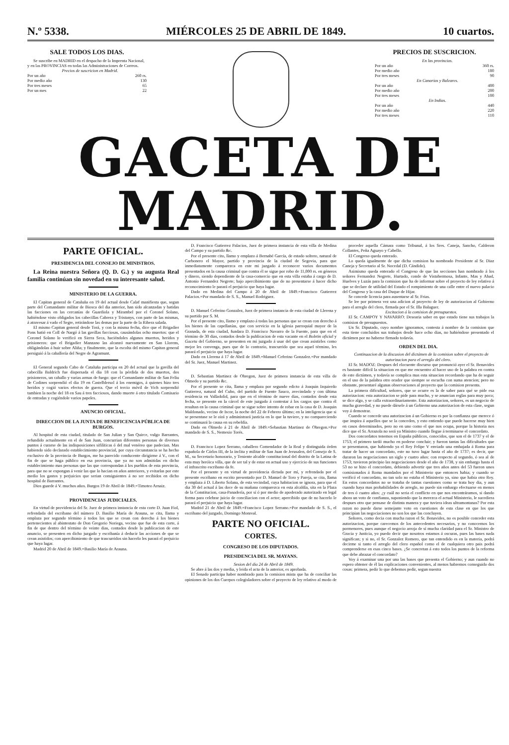N.º 5338. MIÉRCOLES 25 DE ABRIL DE 1849. 10 cuartos.
SALE TODOS LOS DIAS.
Se suscribe en MADRID en el despacho de la Imprenta Nacional, y en las PROVINCIAS en todas las Administraciones de Correos.
Precios de suscricion en Madrid.
Por un año 260 rs.
Por medio año 130
Por tres meses 65
Por un mes 22
PRECIOS DE SUSCRICION.
En las provincias.
Por un año 360 rs.
Por medio año 180
Por tres meses 90
En Canarias y Baleares.
Por un año 400
Por medio año 200
Por tres meses 100
En Indias.
Por un año 440
Por medio año 220
Por tres meses 110
GACETA DE MADRID.
PARTE OFICIAL.
PRESIDENCIA DEL CONSEJO DE MINISTROS.
La Reina nuestra Señora (Q. D. G.) y su augusta Real familia continúan sin novedad en su interesante salud.
MINISTERIO DE LA GUERRA.
El Capitan general de Cataluña en 19 del actual desde Calaf manifiesta que, segun parte del Comandante militar de Biosca del dia anterior, han sido alcanzadas y batidas las facciones en las cercanías de Guardiola y Mirambel por el Coronel Solano, habiéndose visto obligados los cabecillas Cabrera y Tristanys, con parte de las mismas, á atravesar á vado el Segre, retirándose las demas por la parte de la Ribera salada.
El mismo Capitan general desde Torá, y con la misma fecha, dice que el Brigadier Pons batió en Coll de Nargó á las gavillas facciosas, causándolas ocho muertos: que el Coronel Solano lo verificó en Sierra Seca, haciéndoles algunos muertos, heridos y prisioneros: que el Brigadier Manzano las alcanzó nuevamente en San Llorens, obligándolas á huir sobre Aliña; y finalmente, que la escolta del mismo Capitan general persiguió á la caballería del Negre de Agramunt.
El General segundo Cabo de Cataluña participa en 20 del actual que la gavilla del cabecilla Baldrich fue dispersada el dia 18 con la pérdida de dos muertos, dos prisioneros, un caballo y varias armas de fuego: que el Comandante militar de San Feliu de Codines sorprendió el dia 19 en Castelblersol á los enemigos, á quienes hizo tres heridos y cogió varios efectos de guerra. Que el tercio móvil de Vich sorprendió tambien la noche del 18 en Sau á tres facciosos, dando muerte á otro titulado Comisario de entradas y cogiéndole varios papeles.
ANUNCIO OFICIAL.
DIRECCION DE LA JUNTA DE BENEFICENCIA PÚBLICA DE BURGOS.
Al hospital de esta ciudad, titulado de San Julian y San Quirce, vulgo Barrantes, refundido actualmente en el de San Juan, concurrian diferentes personas de diversos puntos á curarse de las indisposiciones sifilíticas ó del mal venéreo que padecian. Mas habiendo sido declarado establecimiento provincial, por cuya circunstancia se ha hecho exclusivo de la provincia de Burgos, me ha parecido conducente dirigirme á V., con el fin de que se haga público en esa provincia, que ya no son admitidas en dicho establecimiento mas personas que las que correspondan á los pueblos de esta provincia, para que no se expongan á venir las que lo hacian en años anteriores, y evitarlas por este medio los gastos y perjuicios que serian consiguientes á no ser recibidos en dicho hospital de Barrantes.
Dios guarde á V. muchos años. Burgos 19 de Abril de 1849.=Timoteo Arnaiz.
PROVIDENCIAS JUDICIALES.
En virtud de providencia del Sr. Juez de primera instancia de esta corte D. Juan Fiol, refrendada del escribano del número D. Basilio María de Arauna, se cita, llama y emplaza por segundo término á todos los que se crean con derecho á los bienes pertenecientes al abintestato de Don Gregorio Noriega, vecino que fue de esta corte, á fin de que dentro del término de veinte dias, contados desde la publicacion de este anuncio, se presenten en dicho juzgado y escribanía á deducir las acciones de que se crean asistidos; con apercibimiento de que trascurridos sin hacerlo les parará el perjuicio que haya lugar.
Madrid 20 de Abril de 1849.=Basilio María de Arauna.
D. Francisco Gutierrez Palacios, Juez de primera instancia de esta villa de Medina del Campo y su partido &c.
Por el presente cito, llamo y emplazo á Bernabé García, de estado soltero, natural de Carbonero el Mayor, partido y provincia de la ciudad de Segovia, para que inmediatamente comparezca en este mi juzgado á reconocer varios documentos presentados en la causa criminal que contra él se sigue por robo de 11,000 rs. en géneros y dinero, siendo dependiente de la casa-comercio que en esta villa estaba á cargo de D. Antonio Fernandez Negrete; bajo apercibimiento que de no presentarse á hacer dicho reconocimiento le parará el perjuicio que haya lugar.
Dado en Medina del Campo á 20 de Abril de 1849.=Francisco Gutierrez Palacios.=Por mandado de S. S., Manuel Rodriguez.
D. Manuel Ceferino Gonzalez, Juez de primera instancia de esta ciudad de Llerena y su partido por S. M.
Por el presente cito, llamo y emplazo á todas las personas que se crean con derecho á los bienes de las capellanías, que con servicio en la iglesia parroquial mayor de la Granada, de esta ciudad, fundara D. Francisco Navarro de la Fuente, para que en el término de 30 dias, contados desde la publicacion de esta vacante en el Boletin oficial y Gaceta del Gobierno, se presenten en mi juzgado á usar del que crean asistirles como mejor les convenga, pues que de lo contrario, trascurrido que sea aquel término, les parará el perjuicio que haya lugar.
Dado en Llerena á 17 de Abril de 1849.=Manuel Ceferino Gonzalez.=Por mandado del Sr. Juez, Manuel Martinez.
D. Sebastian Martinez de Obregon, Juez de primera instancia de esta villa de Olmedo y su partido &c.
Por el presente se cita, llama y emplaza por segundo edicto á Joaquin Izquierdo Gutierrez, natural del Cubo, del partido de Fuente Sauco, avecindado y con última residencia en Valladolid, para que en el término de nueve dias, contados desde esta fecha, se presente en la cárcel de este juzgado á contestar á los cargos que contra él resultan en la causa criminal que se sigue sobre intento de robar en la casa de D. Joaquin Maldonado, vecino de Iscor, la noche del 22 de Febrero último; en la inteligencia que si se presentase se le oirá y administrará justicia en lo que la tuviere, y no compareciendo se continuará la causa en su rebeldía.
Dado en Olmedo á 21 de Abril de 1849.=Sebastian Martinez de Obregon.=Por mandado de S. S., Nemesio Torés.
D. Francisco Lopez Serrano, caballero Comendador de la Real y distinguida órden española de Cárlos III, de la ínclita y militar de San Juan de Jerusalen, del Consejo de S. M., su Secretario honorario, y Teniente alcalde constitucional del distrito de la Latina de esta muy heróica villa, que de ser tal y de estar en actual uso y ejercicio de sus funciones el infrascrito escribano da fe.
Por el presente y en virtud de providencia dictada por mí, y refrendada por el presente escribano en escrito presentado por D. Manuel de Toro y Pareja, se cita, llama y emplaza á D. Liberto Solana, de esta vecindad, cuya habitacion se ignora, para que el dia 30 del actual á las doce de su mañana comparezca en esta alcaldía, sita en la Plaza de la Constitucion, casa-Panadería, por sí ó por medio de apoderado autorizado en legal forma para celebrar juicio de conciliacion con el actor; apercibido que de no hacerlo le parará el perjuicio que haya lugar.
Madrid 21 de Abril de 1849.=Francisco Lopez Serrano.=Por mandado de S. S., el escribano del juzgado, Domingo Monreal.
PARTE NO OFICIAL.
CORTES.
CONGRESO DE LOS DIPUTADOS.
PRESIDENCIA DEL SR. MAYANS.
Sesion del dia 24 de Abril de 1849.
Se abre á las dos y media, y leida el acta de la anterior, es aprobada.
El Senado participa haber nombrado para la comision mista que ha de conciliar las opiniones de los dos Cuerpos colegisladores sobre el proyecto de ley relativo al modo de
proceder aquella Cámara como Tribunal, á los Sres. Caneja, Sancho, Calderon Collantes, Peña Aguayo y Cabello.
El Congreso queda enterado.
Lo queda igualmente de que dicha comision ha nombrado Presidente al Sr. Diaz Caneja y Secretario al Sr. Nocedal (D. Cándido).
Asimismo queda enterado el Congreso de que las secciones han nombrado á los señores Fernandez Negrete, Hurtado, conde de Vistahermosa, Infante, Mas y Abad, Huelves y Luzás para la comision que ha de informar sobre el proyecto de ley relativo á que se declare de utilidad del Estado el rompimiento de una calle entre el nuevo palacio del Congreso y la casa del Duque de Hijar.
Se concede licencia para ausentarse al Sr. Frias.
Se lee por primera vez una adicion al proyecto de ley de autorizacion al Gobierno para el arreglo del clero, firmada por el Sr. Illa Balaguer.
Excitacion á la comision de presupuestos.
El Sr. CAMPOY Y NAVARRO: Desearia saber en que estado tiene sus trabajos la comision de presupuestos.
Un Sr. Diputado, cuyo nombre ignoramos, contesta á nombre de la comision que esta tiene concluidos sus trabajos desde hace ocho dias, no habiéndose presentado el dictámen por no haberse firmado todavía.
ORDEN DEL DIA.
Continuacion de la discusion del dictámen de la comision sobre el proyecto de autorizacion para el arreglo del clero.
El Sr. MADOZ: Despues del elocuente discurso que pronunció ayer el Sr. Benavides es bastante difícil la situacion en que me encuentro al hacer uso de la palabra en contra de este dictámen, y todavía se complica mas esta situacion recordando que ha de seguir en el uso de la palabra otro orador que siempre se escucha con suma atencion; pero no obstante, presentaré algunas observaciones al proyecto que la comision presenta.
La primera dificultad, señores, que se ocurre es la de saber para qué se pide esa autorizacion: esta autorizacion se pide para mucho, y se anuncian reglas para muy poco; se dice algo, y se calla extraordinariamente. Esta autorizacion, señores, es un negocio de mucha gravedad, y no puede dársele á un Gobierno una autorizacion de esta clase, segun voy á demostrar.
Cuando se concede una autorizacion á un Gobierno es por la confianza que merece ó que inspira á aquellos que se la conceden, y esto entiendo que puede hacerse muy bien en casos determinados, pero no en uno como el que nos ocupa, porque la historia nos dice que el Sr. Arrazola no será ya Ministro cuando llegue á terminarse el concordato.
Dos concordatos tenemos en España públicos, conocidos, que son el de 1737 y el de 1753; el primero tardó mucho en poderse concluir; y fueron tantas las dificultades que se presentaron, que habiendo ya el Rey Felipe V enviado una embajada á Roma para tratar de hacer un concordato, este no tuvo lugar hasta el año de 1737; es decir, que duraron las negociaciones un siglo y cuatro años: con respecto al segundo, ó sea al de 1753; tuvieron principio las negociaciones desde el año de 1738, y sin embargo hasta el 53 no se hizo el concordato, debiendo advertir que tres años antes del 53 fueron unos comisionados á Roma mandados por el Ministerio que entonces habia; y cuando se verificó el concordato, no tan solo no estaba el Ministerio ya, sino que habia otro Rey. En estos concordatos no se trataba de tantas cuestiones como se trata hoy dia, y aun cuando haya mas probabilidades de arreglo, no puede sin embargo efectuarse en menos de tres ó cuatro años: ¿y cuál no seria el conflicto en que nos encontráramos, si dando ahora un voto de confianza, suponiendo que la merezca el actual Ministerio, le sucediera despues otro que pensase de distinta manera y que tuviera ideas ultramontanas? Por esta razon no puede darse semejante voto en cuestiones de esta clase en que los que principian las negociaciones no son los que las concluyen.
Señores, como decia con mucha razon el Sr. Benavides, no es posible conceder esta autorizacion, porque carecemos de los antecedentes necesarios, y no conocemos los pormenores, pues aunque el negocio arroja de sí mucha claridad para el Sr. Ministro de Gracia y Justicia, yo puedo decir que nosotros estamos á oscuras, pues las bases nada significan; y si no, el Sr. Gonzalez Romero, que tan entendido es en la materia, podrá decirme si tanto el arreglo del clero español como el de cualquiera otro pais podrá comprenderse en esas cinco bases. ¿Se concretan á esto todos los puntos de la reforma que debe abrazar el concordato?
Voy á examinar una por una las bases que presenta el Gobierno; y aun cuando no espero obtener de él las explicaciones convenientes, al menos habremos conseguido dos cosas: primera, pedir lo que debemos pedir, segun nuestra